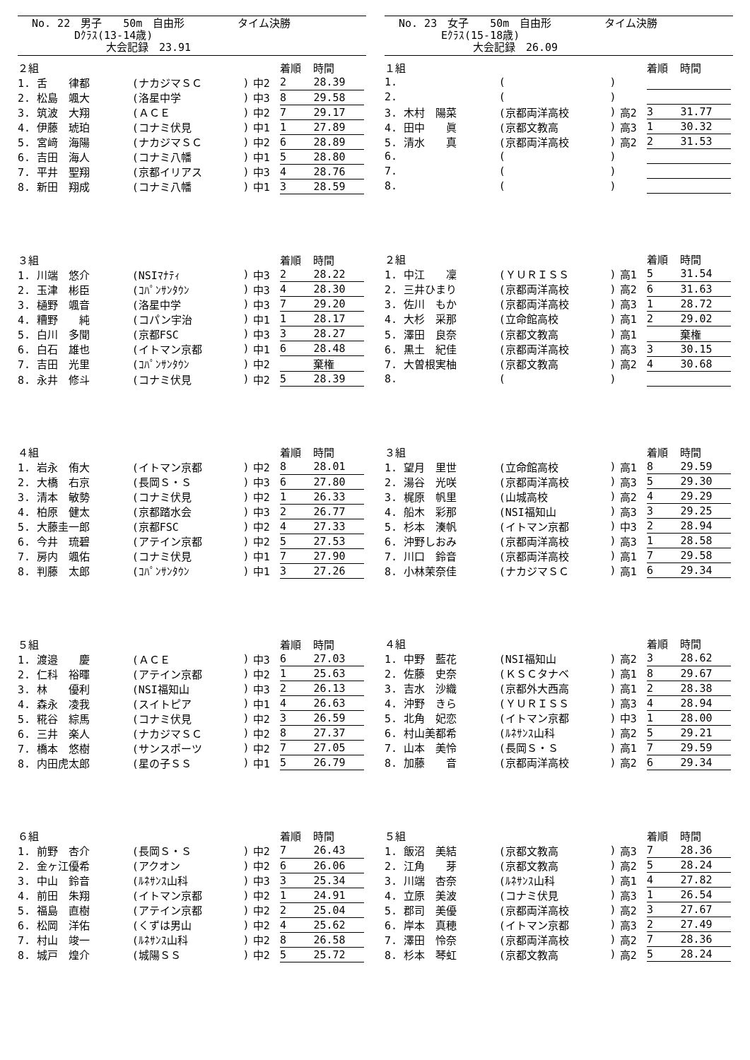No. 22　男子　　50m　自由形　　　　　タイム決勝
　　　　Dｸﾗｽ(13-14歳)
　　　　　　　大会記録　23.91
| ２組 | | | | 着順 | 時間 |
| --- | --- | --- | --- | --- | --- |
| 1. 舌 律都 | (ナカジマＳＣ | ) | 中2 | 2 | 28.39 |
| 2. 松島 颯大 | (洛星中学 | ) | 中3 | 8 | 29.58 |
| 3. 筑波 大翔 | (ＡＣＥ | ) | 中2 | 7 | 29.17 |
| 4. 伊藤 琥珀 | (コナミ伏見 | ) | 中1 | 1 | 27.89 |
| 5. 宮﨑 海陽 | (ナカジマＳＣ | ) | 中2 | 6 | 28.89 |
| 6. 吉田 海人 | (コナミ八幡 | ) | 中1 | 5 | 28.80 |
| 7. 平井 聖翔 | (京都イリアス | ) | 中3 | 4 | 28.76 |
| 8. 新田 翔成 | (コナミ八幡 | ) | 中1 | 3 | 28.59 |
| ３組 | | | | 着順 | 時間 |
| --- | --- | --- | --- | --- | --- |
| 1. 川端 悠介 | (NSIﾏﾅﾃｨ | ) | 中3 | 2 | 28.22 |
| 2. 玉津 彬臣 | (ｺﾊﾟﾝｻﾝﾀｳﾝ | ) | 中3 | 4 | 28.30 |
| 3. 樋野 颯音 | (洛星中学 | ) | 中3 | 7 | 29.20 |
| 4. 糟野 純 | (コパン宇治 | ) | 中1 | 1 | 28.17 |
| 5. 白川 多聞 | (京都FSC | ) | 中3 | 3 | 28.27 |
| 6. 白石 雄也 | (イトマン京都 | ) | 中1 | 6 | 28.48 |
| 7. 吉田 光里 | (ｺﾊﾟﾝｻﾝﾀｳﾝ | ) | 中2 | | 棄権 |
| 8. 永井 修斗 | (コナミ伏見 | ) | 中2 | 5 | 28.39 |
| ４組 | | | | 着順 | 時間 |
| --- | --- | --- | --- | --- | --- |
| 1. 岩永 侑大 | (イトマン京都 | ) | 中2 | 8 | 28.01 |
| 2. 大橋 右京 | (長岡Ｓ・Ｓ | ) | 中3 | 6 | 27.80 |
| 3. 清本 敏勢 | (コナミ伏見 | ) | 中2 | 1 | 26.33 |
| 4. 柏原 健太 | (京都踏水会 | ) | 中3 | 2 | 26.77 |
| 5. 大藤圭一郎 | (京都FSC | ) | 中2 | 4 | 27.33 |
| 6. 今井 琉碧 | (アテイン京都 | ) | 中2 | 5 | 27.53 |
| 7. 房内 颯佑 | (コナミ伏見 | ) | 中1 | 7 | 27.90 |
| 8. 判藤 太郎 | (ｺﾊﾟﾝｻﾝﾀｳﾝ | ) | 中1 | 3 | 27.26 |
| ５組 | | | | 着順 | 時間 |
| --- | --- | --- | --- | --- | --- |
| 1. 渡邉 慶 | (ＡＣＥ | ) | 中3 | 6 | 27.03 |
| 2. 仁科 裕暉 | (アテイン京都 | ) | 中2 | 1 | 25.63 |
| 3. 林 優利 | (NSI福知山 | ) | 中3 | 2 | 26.13 |
| 4. 森永 凌我 | (スイトピア | ) | 中1 | 4 | 26.63 |
| 5. 糀谷 綜馬 | (コナミ伏見 | ) | 中2 | 3 | 26.59 |
| 6. 三井 楽人 | (ナカジマＳＣ | ) | 中2 | 8 | 27.37 |
| 7. 橋本 悠樹 | (サンスポーツ | ) | 中2 | 7 | 27.05 |
| 8. 内田虎太郎 | (星の子ＳＳ | ) | 中1 | 5 | 26.79 |
| ６組 | | | | 着順 | 時間 |
| --- | --- | --- | --- | --- | --- |
| 1. 前野 杏介 | (長岡Ｓ・Ｓ | ) | 中2 | 7 | 26.43 |
| 2. 金ヶ江優希 | (アクオン | ) | 中2 | 6 | 26.06 |
| 3. 中山 鈴音 | (ﾙﾈｻﾝｽ山科 | ) | 中3 | 3 | 25.34 |
| 4. 前田 朱翔 | (イトマン京都 | ) | 中2 | 1 | 24.91 |
| 5. 福島 直樹 | (アテイン京都 | ) | 中2 | 2 | 25.04 |
| 6. 松岡 洋佑 | (くずは男山 | ) | 中2 | 4 | 25.62 |
| 7. 村山 竣一 | (ﾙﾈｻﾝｽ山科 | ) | 中2 | 8 | 26.58 |
| 8. 城戸 煌介 | (城陽ＳＳ | ) | 中2 | 5 | 25.72 |
No. 23　女子　　50m　自由形　　　　　タイム決勝
　　　　Eｸﾗｽ(15-18歳)
　　　　　　　大会記録　26.09
| １組 | | | | 着順 | 時間 |
| --- | --- | --- | --- | --- | --- |
| 1. | ( | ) | | | |
| 2. | ( | ) | | | |
| 3. 木村 陽菜 | (京都両洋高校 | ) | 高2 | 3 | 31.77 |
| 4. 田中 眞 | (京都文教高 | ) | 高3 | 1 | 30.32 |
| 5. 清水 真 | (京都両洋高校 | ) | 高2 | 2 | 31.53 |
| 6. | ( | ) | | | |
| 7. | ( | ) | | | |
| 8. | ( | ) | | | |
| ２組 | | | | 着順 | 時間 |
| --- | --- | --- | --- | --- | --- |
| 1. 中江 凜 | (ＹＵＲＩＳＳ | ) | 高1 | 5 | 31.54 |
| 2. 三井ひまり | (京都両洋高校 | ) | 高2 | 6 | 31.63 |
| 3. 佐川 もか | (京都両洋高校 | ) | 高3 | 1 | 28.72 |
| 4. 大杉 采那 | (立命館高校 | ) | 高1 | 2 | 29.02 |
| 5. 澤田 良奈 | (京都文教高 | ) | 高1 | | 棄権 |
| 6. 黒土 紀佳 | (京都両洋高校 | ) | 高3 | 3 | 30.15 |
| 7. 大曽根実柚 | (京都文教高 | ) | 高2 | 4 | 30.68 |
| 8. | ( | ) | | | |
| ３組 | | | | 着順 | 時間 |
| --- | --- | --- | --- | --- | --- |
| 1. 望月 里世 | (立命館高校 | ) | 高1 | 8 | 29.59 |
| 2. 湯谷 光咲 | (京都両洋高校 | ) | 高3 | 5 | 29.30 |
| 3. 梶原 帆里 | (山城高校 | ) | 高2 | 4 | 29.29 |
| 4. 船木 彩那 | (NSI福知山 | ) | 高3 | 3 | 29.25 |
| 5. 杉本 湊帆 | (イトマン京都 | ) | 中3 | 2 | 28.94 |
| 6. 沖野しおみ | (京都両洋高校 | ) | 高3 | 1 | 28.58 |
| 7. 川口 鈴音 | (京都両洋高校 | ) | 高1 | 7 | 29.58 |
| 8. 小林茉奈佳 | (ナカジマＳＣ | ) | 高1 | 6 | 29.34 |
| ４組 | | | | 着順 | 時間 |
| --- | --- | --- | --- | --- | --- |
| 1. 中野 藍花 | (NSI福知山 | ) | 高2 | 3 | 28.62 |
| 2. 佐藤 史奈 | (ＫＳＣタナベ | ) | 高1 | 8 | 29.67 |
| 3. 吉水 沙織 | (京都外大西高 | ) | 高1 | 2 | 28.38 |
| 4. 沖野 きら | (ＹＵＲＩＳＳ | ) | 高3 | 4 | 28.94 |
| 5. 北角 妃恋 | (イトマン京都 | ) | 中3 | 1 | 28.00 |
| 6. 村山美都希 | (ﾙﾈｻﾝｽ山科 | ) | 高2 | 5 | 29.21 |
| 7. 山本 美怜 | (長岡Ｓ・Ｓ | ) | 高1 | 7 | 29.59 |
| 8. 加藤 音 | (京都両洋高校 | ) | 高2 | 6 | 29.34 |
| ５組 | | | | 着順 | 時間 |
| --- | --- | --- | --- | --- | --- |
| 1. 飯沼 美結 | (京都文教高 | ) | 高3 | 7 | 28.36 |
| 2. 江角 芽 | (京都文教高 | ) | 高2 | 5 | 28.24 |
| 3. 川端 杏奈 | (ﾙﾈｻﾝｽ山科 | ) | 高1 | 4 | 27.82 |
| 4. 立原 美波 | (コナミ伏見 | ) | 高3 | 1 | 26.54 |
| 5. 郡司 美優 | (京都両洋高校 | ) | 高2 | 3 | 27.67 |
| 6. 岸本 真穂 | (イトマン京都 | ) | 高3 | 2 | 27.49 |
| 7. 澤田 怜奈 | (京都両洋高校 | ) | 高2 | 7 | 28.36 |
| 8. 杉本 琴虹 | (京都文教高 | ) | 高2 | 5 | 28.24 |